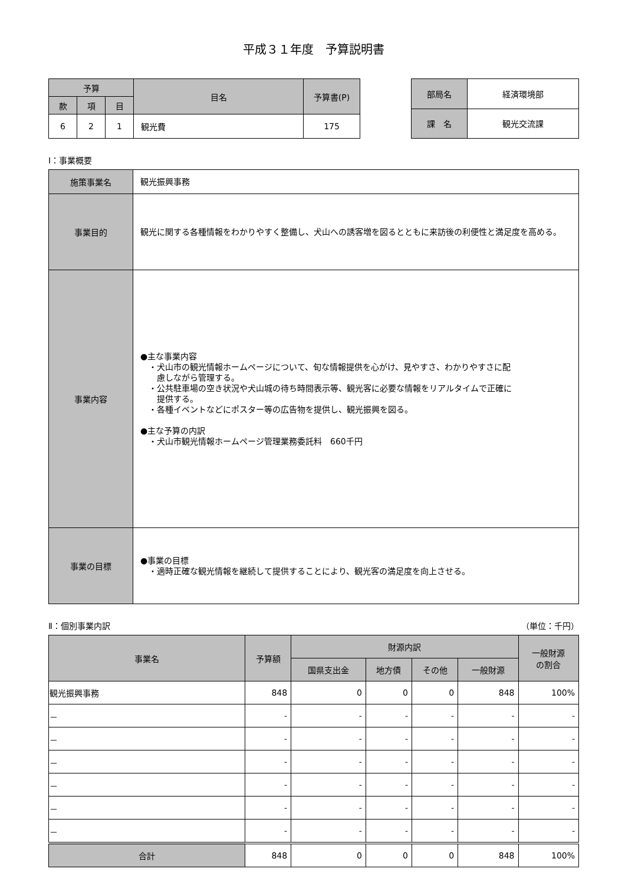平成３１年度　予算説明書
| 予算 | | | 目名 | 予算書(P) |
| --- | --- | --- | --- | --- |
| 款 | 項 | 目 | | |
| 6 | 2 | 1 | 観光費 | 175 |
| 部局名 | 経済環境部 |
| 課 名 | 観光交流課 |
Ⅰ：事業概要
| 施策事業名 | 観光振興事務 |
| 事業目的 | 観光に関する各種情報をわかりやすく整備し、犬山への誘客増を図るとともに来訪後の利便性と満足度を高める。 |
| 事業内容 | ●主な事業内容 ・犬山市の観光情報ホームページについて、旬な情報提供を心がけ、見やすさ、わかりやすさに配 慮しながら管理する。 ・公共駐車場の空き状況や犬山城の待ち時間表示等、観光客に必要な情報をリアルタイムで正確に 提供する。 ・各種イベントなどにポスター等の広告物を提供し、観光振興を図る。 ●主な予算の内訳 ・犬山市観光情報ホームページ管理業務委託料 660千円 |
| 事業の目標 | ●事業の目標 ・適時正確な観光情報を継続して提供することにより、観光客の満足度を向上させる。 |
Ⅱ：個別事業内訳 （単位：千円）
| 事業名 | 予算額 | 財源内訳 | | | | 一般財源 の割合 |
| --- | --- | --- | --- | --- | --- | --- |
| | | 国県支出金 | 地方債 | その他 | 一般財源 | |
| 観光振興事務 | 848 | 0 | 0 | 0 | 848 | 100% |
| － | - | - | - | - | - | - |
| － | - | - | - | - | - | - |
| － | - | - | - | - | - | - |
| － | - | - | - | - | - | - |
| － | - | - | - | - | - | - |
| － | - | - | - | - | - | - |
| 合計 | 848 | 0 | 0 | 0 | 848 | 100% |